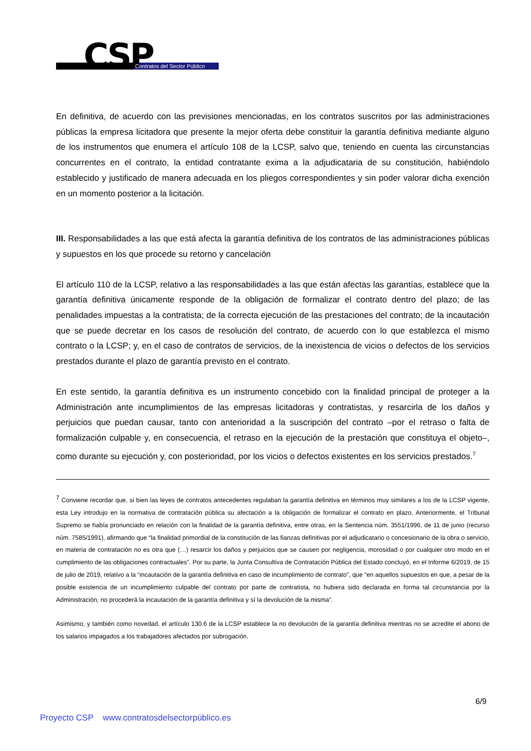CSP Contratos del Sector Público
En definitiva, de acuerdo con las previsiones mencionadas, en los contratos suscritos por las administraciones públicas la empresa licitadora que presente la mejor oferta debe constituir la garantía definitiva mediante alguno de los instrumentos que enumera el artículo 108 de la LCSP, salvo que, teniendo en cuenta las circunstancias concurrentes en el contrato, la entidad contratante exima a la adjudicataria de su constitución, habiéndolo establecido y justificado de manera adecuada en los pliegos correspondientes y sin poder valorar dicha exención en un momento posterior a la licitación.
III. Responsabilidades a las que está afecta la garantía definitiva de los contratos de las administraciones públicas y supuestos en los que procede su retorno y cancelación
El artículo 110 de la LCSP, relativo a las responsabilidades a las que están afectas las garantías, establece que la garantía definitiva únicamente responde de la obligación de formalizar el contrato dentro del plazo; de las penalidades impuestas a la contratista; de la correcta ejecución de las prestaciones del contrato; de la incautación que se puede decretar en los casos de resolución del contrato, de acuerdo con lo que establezca el mismo contrato o la LCSP; y, en el caso de contratos de servicios, de la inexistencia de vicios o defectos de los servicios prestados durante el plazo de garantía previsto en el contrato.
En este sentido, la garantía definitiva es un instrumento concebido con la finalidad principal de proteger a la Administración ante incumplimientos de las empresas licitadoras y contratistas, y resarcirla de los daños y perjuicios que puedan causar, tanto con anterioridad a la suscripción del contrato –por el retraso o falta de formalización culpable y, en consecuencia, el retraso en la ejecución de la prestación que constituya el objeto–, como durante su ejecución y, con posterioridad, por los vicios o defectos existentes en los servicios prestados.<sup>7</sup>
<sup>7</sup> Conviene recordar que, si bien las leyes de contratos antecedentes regulaban la garantía definitiva en términos muy similares a los de la LCSP vigente, esta Ley introdujo en la normativa de contratación pública su afectación a la obligación de formalizar el contrato en plazo. Anteriormente, el Tribunal Supremo se había pronunciado en relación con la finalidad de la garantía definitiva, entre otras, en la Sentencia núm. 3551/1996, de 11 de junio (recurso núm. 7585/1991), afirmando que “la finalidad primordial de la constitución de las fianzas definitivas por el adjudicatario o concesionario de la obra o servicio, en materia de contratación no es otra que (…) resarcir los daños y perjuicios que se causen por negligencia, morosidad o por cualquier otro modo en el cumplimiento de las obligaciones contractuales”. Por su parte, la Junta Consultiva de Contratación Pública del Estado concluyó, en el Informe 6/2019, de 15 de julio de 2019, relativo a la “incautación de la garantía definitiva en caso de incumplimiento de contrato”, que “en aquellos supuestos en que, a pesar de la posible existencia de un incumplimiento culpable del contrato por parte de contratista, no hubiera sido declarada en forma tal circunstancia por la Administración, no procederá la incautación de la garantía definitiva y sí la devolución de la misma”.
Asimismo, y también como novedad, el artículo 130.6 de la LCSP establece la no devolución de la garantía definitiva mientras no se acredite el abono de los salarios impagados a los trabajadores afectados por subrogación.
6/9
Proyecto CSP www.contratosdelsectorpúblico.es